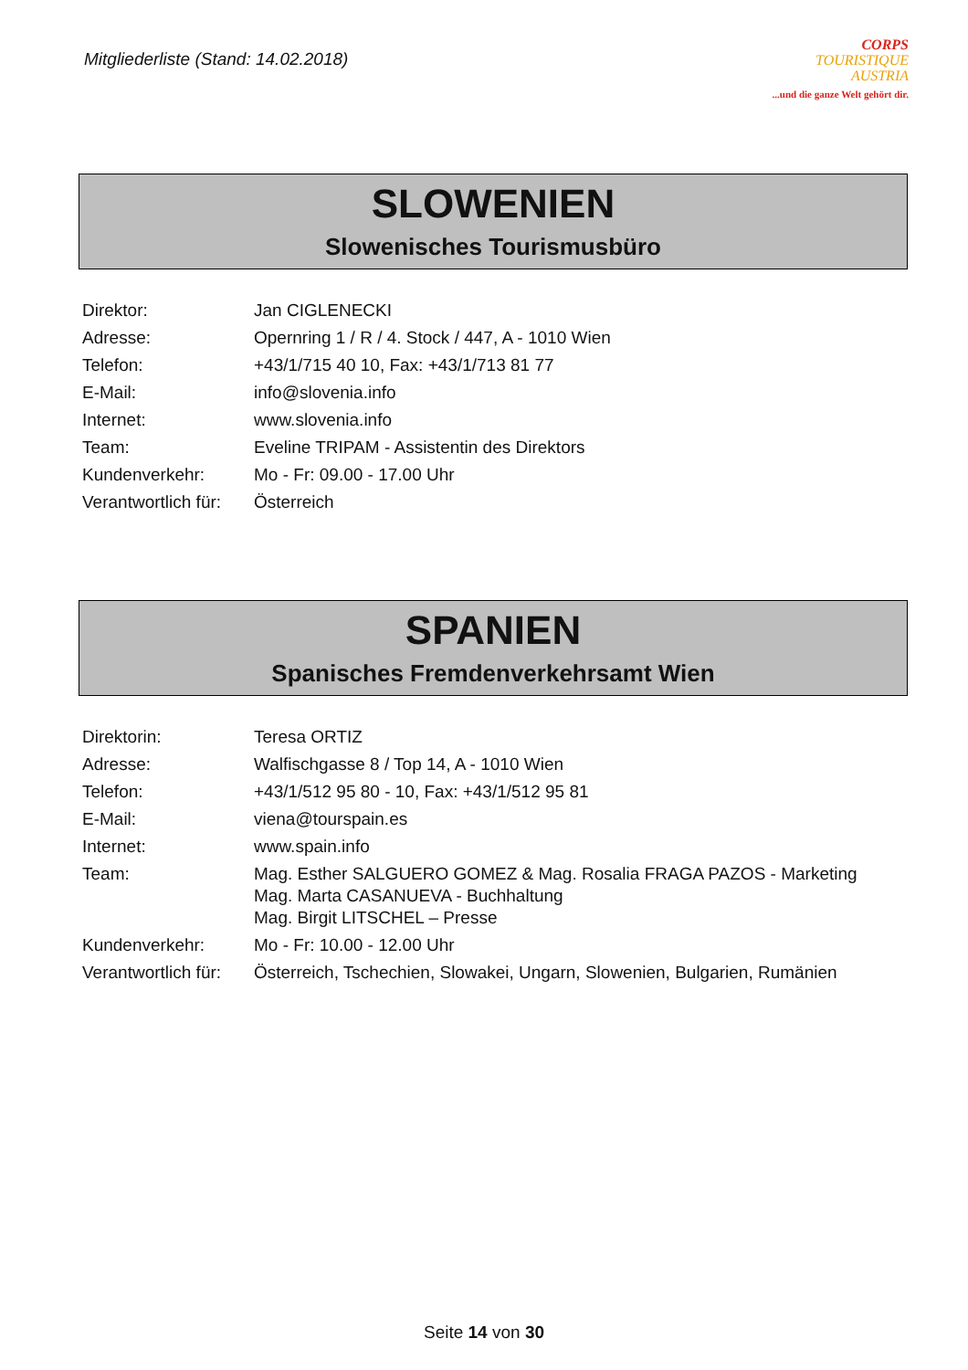Mitgliederliste (Stand: 14.02.2018)
CORPS
TOURISTIQUE
AUSTRIA
...und die ganze Welt gehört dir.
SLOWENIEN
Slowenisches Tourismusbüro
| Direktor: | Jan CIGLENECKI |
| Adresse: | Opernring 1 / R / 4. Stock / 447, A - 1010 Wien |
| Telefon: | +43/1/715 40 10, Fax: +43/1/713 81 77 |
| E-Mail: | info@slovenia.info |
| Internet: | www.slovenia.info |
| Team: | Eveline TRIPAM - Assistentin des Direktors |
| Kundenverkehr: | Mo - Fr: 09.00 - 17.00 Uhr |
| Verantwortlich für: | Österreich |
SPANIEN
Spanisches Fremdenverkehrsamt Wien
| Direktorin: | Teresa ORTIZ |
| Adresse: | Walfischgasse 8 / Top 14, A - 1010 Wien |
| Telefon: | +43/1/512 95 80 - 10, Fax: +43/1/512 95 81 |
| E-Mail: | viena@tourspain.es |
| Internet: | www.spain.info |
| Team: | Mag. Esther SALGUERO GOMEZ & Mag. Rosalia FRAGA PAZOS - Marketing Mag. Marta CASANUEVA - Buchhaltung Mag. Birgit LITSCHEL – Presse |
| Kundenverkehr: | Mo - Fr: 10.00 - 12.00 Uhr |
| Verantwortlich für: | Österreich, Tschechien, Slowakei, Ungarn, Slowenien, Bulgarien, Rumänien |
Seite 14 von 30